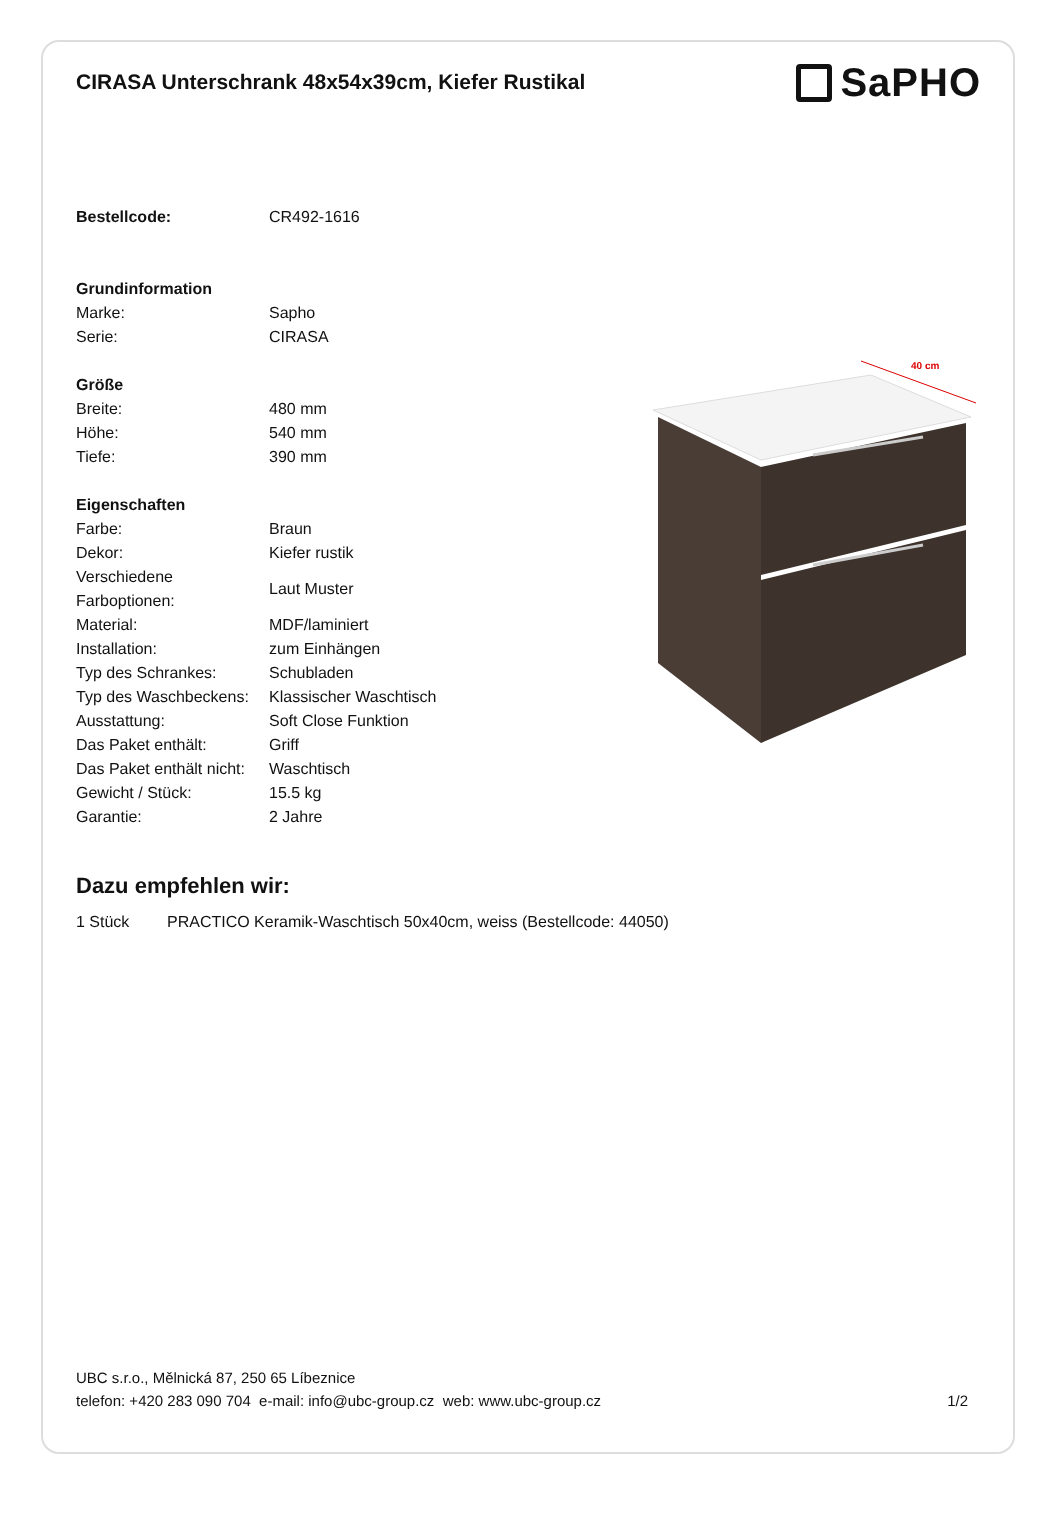CIRASA Unterschrank 48x54x39cm, Kiefer Rustikal
SaPHO
| Bestellcode: | CR492-1616 |
| Grundinformation | |
| Marke: | Sapho |
| Serie: | CIRASA |
| Größe | |
| Breite: | 480 mm |
| Höhe: | 540 mm |
| Tiefe: | 390 mm |
| Eigenschaften | |
| Farbe: | Braun |
| Dekor: | Kiefer rustik |
| Verschiedene Farboptionen: | Laut Muster |
| Material: | MDF/laminiert |
| Installation: | zum Einhängen |
| Typ des Schrankes: | Schubladen |
| Typ des Waschbeckens: | Klassischer Waschtisch |
| Ausstattung: | Soft Close Funktion |
| Das Paket enthält: | Griff |
| Das Paket enthält nicht: | Waschtisch |
| Gewicht / Stück: | 15.5 kg |
| Garantie: | 2 Jahre |
40 cm
Dazu empfehlen wir:
1 Stück PRACTICO Keramik-Waschtisch 50x40cm, weiss (Bestellcode: 44050)
UBC s.r.o., Mělnická 87, 250 65 Líbeznice
telefon: +420 283 090 704 e-mail: info@ubc-group.cz web: www.ubc-group.cz
1/2